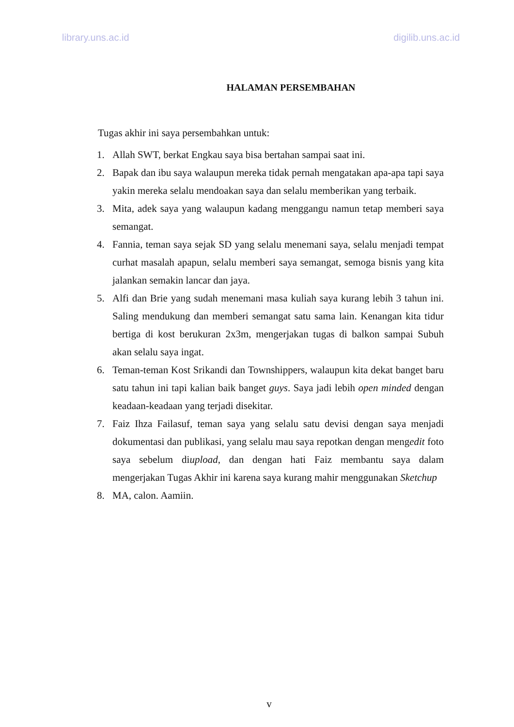library.uns.ac.id digilib.uns.ac.id
HALAMAN PERSEMBAHAN
Tugas akhir ini saya persembahkan untuk:
1. Allah SWT, berkat Engkau saya bisa bertahan sampai saat ini.
2. Bapak dan ibu saya walaupun mereka tidak pernah mengatakan apa-apa tapi saya yakin mereka selalu mendoakan saya dan selalu memberikan yang terbaik.
3. Mita, adek saya yang walaupun kadang menggangu namun tetap memberi saya semangat.
4. Fannia, teman saya sejak SD yang selalu menemani saya, selalu menjadi tempat curhat masalah apapun, selalu memberi saya semangat, semoga bisnis yang kita jalankan semakin lancar dan jaya.
5. Alfi dan Brie yang sudah menemani masa kuliah saya kurang lebih 3 tahun ini. Saling mendukung dan memberi semangat satu sama lain. Kenangan kita tidur bertiga di kost berukuran 2x3m, mengerjakan tugas di balkon sampai Subuh akan selalu saya ingat.
6. Teman-teman Kost Srikandi dan Townshippers, walaupun kita dekat banget baru satu tahun ini tapi kalian baik banget guys. Saya jadi lebih open minded dengan keadaan-keadaan yang terjadi disekitar.
7. Faiz Ihza Failasuf, teman saya yang selalu satu devisi dengan saya menjadi dokumentasi dan publikasi, yang selalu mau saya repotkan dengan mengedit foto saya sebelum diupload, dan dengan hati Faiz membantu saya dalam mengerjakan Tugas Akhir ini karena saya kurang mahir menggunakan Sketchup
8. MA, calon. Aamiin.
v